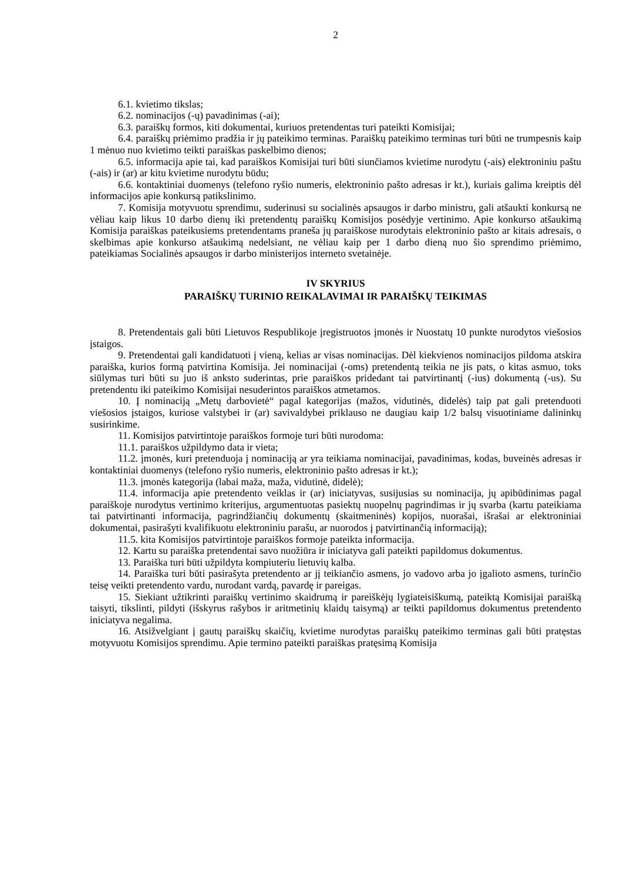2
6.1. kvietimo tikslas;
6.2. nominacijos (-ų) pavadinimas (-ai);
6.3. paraiškų formos, kiti dokumentai, kuriuos pretendentas turi pateikti Komisijai;
6.4. paraiškų priėmimo pradžia ir jų pateikimo terminas. Paraiškų pateikimo terminas turi būti ne trumpesnis kaip 1 mėnuo nuo kvietimo teikti paraiškas paskelbimo dienos;
6.5. informacija apie tai, kad paraiškos Komisijai turi būti siunčiamos kvietime nurodytu (-ais) elektroniniu paštu (-ais) ir (ar) ar kitu kvietime nurodytu būdu;
6.6. kontaktiniai duomenys (telefono ryšio numeris, elektroninio pašto adresas ir kt.), kuriais galima kreiptis dėl informacijos apie konkursą patikslinimo.
7. Komisija motyvuotu sprendimu, suderinusi su socialinės apsaugos ir darbo ministru, gali atšaukti konkursą ne vėliau kaip likus 10 darbo dienų iki pretendentų paraiškų Komisijos posėdyje vertinimo. Apie konkurso atšaukimą Komisija paraiškas pateikusiems pretendentams praneša jų paraiškose nurodytais elektroninio pašto ar kitais adresais, o skelbimas apie konkurso atšaukimą nedelsiant, ne vėliau kaip per 1 darbo dieną nuo šio sprendimo priėmimo, pateikiamas Socialinės apsaugos ir darbo ministerijos interneto svetainėje.
IV SKYRIUS
PARAIŠKŲ TURINIO REIKALAVIMAI IR PARAIŠKŲ TEIKIMAS
8. Pretendentais gali būti Lietuvos Respublikoje įregistruotos įmonės ir Nuostatų 10 punkte nurodytos viešosios įstaigos.
9. Pretendentai gali kandidatuoti į vieną, kelias ar visas nominacijas. Dėl kiekvienos nominacijos pildoma atskira paraiška, kurios formą patvirtina Komisija. Jei nominacijai (-oms) pretendentą teikia ne jis pats, o kitas asmuo, toks siūlymas turi būti su juo iš anksto suderintas, prie paraiškos pridedant tai patvirtinantį (-ius) dokumentą (-us). Su pretendentu iki pateikimo Komisijai nesuderintos paraiškos atmetamos.
10. Į nominaciją „Metų darbovietė“ pagal kategorijas (mažos, vidutinės, didelės) taip pat gali pretenduoti viešosios įstaigos, kuriose valstybei ir (ar) savivaldybei priklauso ne daugiau kaip 1/2 balsų visuotiniame dalininkų susirinkime.
11. Komisijos patvirtintoje paraiškos formoje turi būti nurodoma:
11.1. paraiškos užpildymo data ir vieta;
11.2. įmonės, kuri pretenduoja į nominaciją ar yra teikiama nominacijai, pavadinimas, kodas, buveinės adresas ir kontaktiniai duomenys (telefono ryšio numeris, elektroninio pašto adresas ir kt.);
11.3. įmonės kategorija (labai maža, maža, vidutinė, didelė);
11.4. informacija apie pretendento veiklas ir (ar) iniciatyvas, susijusias su nominacija, jų apibūdinimas pagal paraiškoje nurodytus vertinimo kriterijus, argumentuotas pasiektų nuopelnų pagrindimas ir jų svarba (kartu pateikiama tai patvirtinanti informacija, pagrindžiančių dokumentų (skaitmeninės) kopijos, nuorašai, išrašai ar elektroniniai dokumentai, pasirašyti kvalifikuotu elektroniniu parašu, ar nuorodos į patvirtinančią informaciją);
11.5. kita Komisijos patvirtintoje paraiškos formoje pateikta informacija.
12. Kartu su paraiška pretendentai savo nuožiūra ir iniciatyva gali pateikti papildomus dokumentus.
13. Paraiška turi būti užpildyta kompiuteriu lietuvių kalba.
14. Paraiška turi būti pasirašyta pretendento ar jį teikiančio asmens, jo vadovo arba jo įgalioto asmens, turinčio teisę veikti pretendento vardu, nurodant vardą, pavardę ir pareigas.
15. Siekiant užtikrinti paraiškų vertinimo skaidrumą ir pareiškėjų lygiateisiškumą, pateiktą Komisijai paraišką taisyti, tikslinti, pildyti (išskyrus rašybos ir aritmetinių klaidų taisymą) ar teikti papildomus dokumentus pretendento iniciatyva negalima.
16. Atsižvelgiant į gautų paraiškų skaičių, kvietime nurodytas paraiškų pateikimo terminas gali būti pratęstas motyvuotu Komisijos sprendimu. Apie termino pateikti paraiškas pratęsimą Komisija